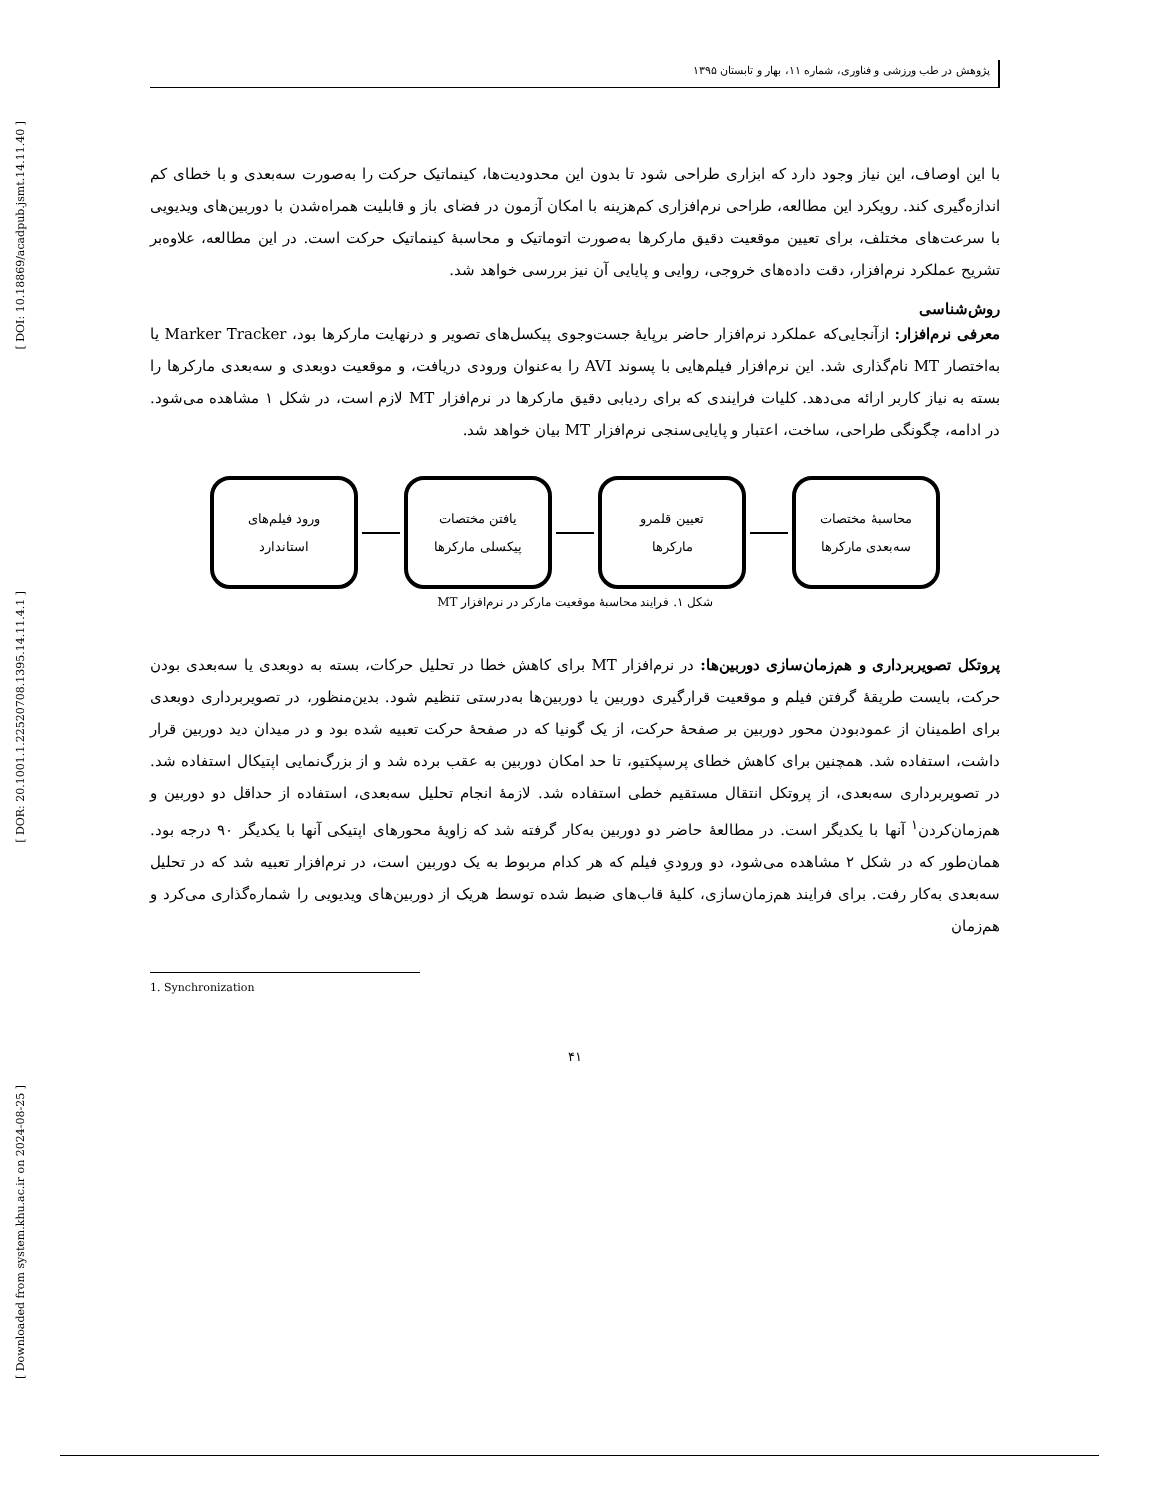[ DOI: 10.18869/acadpub.jsmt.14.11.40 ]
[ DOR: 20.1001.1.22520708.1395.14.11.4.1 ]
[ Downloaded from system.khu.ac.ir on 2024-08-25 ]
پژوهش در طب ورزشی و فناوری، شماره ۱۱، بهار و تابستان ۱۳۹۵
با این اوصاف، این نیاز وجود دارد که ابزاری طراحی شود تا بدون این محدودیت‌ها، کینماتیک حرکت را به‌صورت سه‌بعدی و با خطای کم اندازه‌گیری کند. رویکرد این مطالعه، طراحی نرم‌افزاری کم‌هزینه با امکان آزمون در فضای باز و قابلیت همراه‌شدن با دوربین‌های ویدیویی با سرعت‌های مختلف، برای تعیین موقعیت دقیق مارکرها به‌صورت اتوماتیک و محاسبهٔ کینماتیک حرکت است. در این مطالعه، علاوه‌بر تشریح عملکرد نرم‌افزار، دقت داده‌های خروجی، روایی و پایایی آن نیز بررسی خواهد شد.
روش‌شناسی
معرفی نرم‌افزار: ازآنجایی‌که عملکرد نرم‌افزار حاضر برپایهٔ جست‌وجوی پیکسل‌های تصویر و درنهایت مارکرها بود، Marker Tracker یا به‌اختصار MT نام‌گذاری شد. این نرم‌افزار فیلم‌هایی با پسوند AVI را به‌عنوان ورودی دریافت، و موقعیت دوبعدی و سه‌بعدی مارکرها را بسته به نیاز کاربر ارائه می‌دهد. کلیات فرایندی که برای ردیابی دقیق مارکرها در نرم‌افزار MT لازم است، در شکل ۱ مشاهده می‌شود. در ادامه، چگونگی طراحی، ساخت، اعتبار و پایایی‌سنجی نرم‌افزار MT بیان خواهد شد.
محاسبهٔ مختصات
سه‌بعدی مارکرها
تعیین قلمرو
مارکرها
یافتن مختصات
پیکسلی مارکرها
ورود فیلم‌های
استاندارد
شکل ۱. فرایند محاسبهٔ موقعیت مارکر در نرم‌افزار MT
پروتکل تصویربرداری و هم‌زمان‌سازی دوربین‌ها: در نرم‌افزار MT برای کاهش خطا در تحلیل حرکات، بسته به دوبعدی یا سه‌بعدی بودن حرکت، بایست طریقهٔ گرفتن فیلم و موقعیت قرارگیری دوربین یا دوربین‌ها به‌درستی تنظیم شود. بدین‌منظور، در تصویربرداری دوبعدی برای اطمینان از عمودبودن محور دوربین بر صفحهٔ حرکت، از یک گونیا که در صفحهٔ حرکت تعبیه شده بود و در میدان دید دوربین قرار داشت، استفاده شد. همچنین برای کاهش خطای پرسپکتیو، تا حد امکان دوربین به عقب برده شد و از بزرگ‌نمایی اپتیکال استفاده شد. در تصویربرداری سه‌بعدی، از پروتکل انتقال مستقیم خطی استفاده شد. لازمهٔ انجام تحلیل سه‌بعدی، استفاده از حداقل دو دوربین و هم‌زمان‌کردن<sup>۱</sup> آنها با یکدیگر است. در مطالعهٔ حاضر دو دوربین به‌کار گرفته شد که زاویهٔ محورهای اپتیکی آنها با یکدیگر ۹۰ درجه بود. همان‌طور که در شکل ۲ مشاهده می‌شود، دو ورودیِ فیلم که هر کدام مربوط به یک دوربین است، در نرم‌افزار تعبیه شد که در تحلیل سه‌بعدی به‌کار رفت. برای فرایند هم‌زمان‌سازی، کلیهٔ قاب‌های ضبط شده توسط هریک از دوربین‌های ویدیویی را شماره‌گذاری می‌کرد و هم‌زمان
1. Synchronization
۴۱